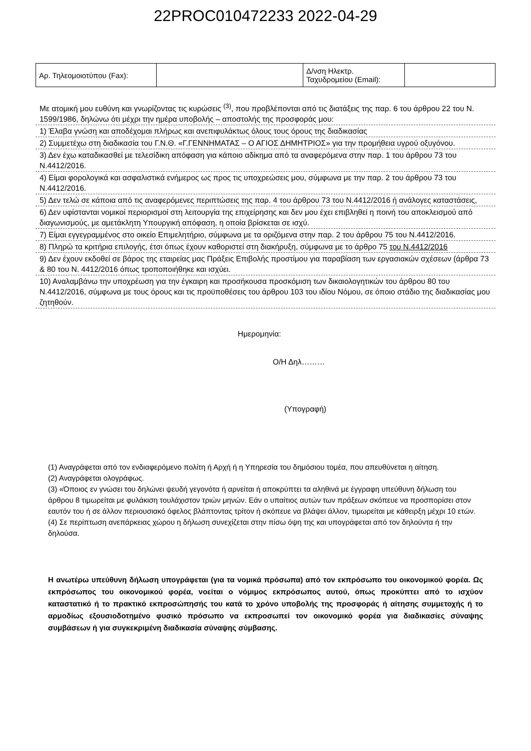22PROC010472233 2022-04-29
| Αρ. Τηλεομοιοτύπου (Fax): | | Δ/νση Ηλεκτρ. Ταχυδρομείου (Email): | |
Με ατομική μου ευθύνη και γνωρίζοντας τις κυρώσεις <sup>(3)</sup>, που προβλέπονται από τις διατάξεις της παρ. 6 του άρθρου 22 του Ν. 1599/1986, δηλώνω ότι μέχρι την ημέρα υποβολής – αποστολής της προσφοράς μου:
1) Έλαβα γνώση και αποδέχομαι πλήρως και ανεπιφυλάκτως όλους τους όρους της διαδικασίας
2) Συμμετέχω στη διαδικασία του Γ.Ν.Θ. «Γ.ΓΕΝΝΗΜΑΤΑΣ – Ο ΑΓΙΟΣ ΔΗΜΗΤΡΙΟΣ» για την προμήθεια υγρού οξυγόνου.
3) Δεν έχω καταδικασθεί με τελεσίδικη απόφαση για κάποιο αδίκημα από τα αναφερόμενα στην παρ. 1 του άρθρου 73 του Ν.4412/2016.
4) Είμαι φορολογικά και ασφαλιστικά ενήμερος ως προς τις υποχρεώσεις μου, σύμφωνα με την παρ. 2 του άρθρου 73 του Ν.4412/2016.
5) Δεν τελώ σε κάποια από τις αναφερόμενες περιπτώσεις της παρ. 4 του άρθρου 73 του Ν.4412/2016 ή ανάλογες καταστάσεις,
6) Δεν υφίστανται νομικοί περιορισμοί στη λειτουργία της επιχείρησης και δεν μου έχει επιβληθεί η ποινή του αποκλεισμού από διαγωνισμούς, με αμετάκλητη Υπουργική απόφαση, η οποία βρίσκεται σε ισχύ.
7) Είμαι εγγεγραμμένος στο οικείο Επιμελητήριο, σύμφωνα με τα οριζόμενα στην παρ. 2 του άρθρου 75 του Ν.4412/2016.
8) Πληρώ τα κριτήρια επιλογής, έτσι όπως έχουν καθοριστεί στη διακήρυξη, σύμφωνα με το άρθρο 75 του Ν.4412/2016
9) Δεν έχουν εκδοθεί σε βάρος της εταιρείας μας Πράξεις Επιβολής προστίμου για παραβίαση των εργασιακών σχέσεων (άρθρα 73 & 80 του Ν. 4412/2016 όπως τροποποιήθηκε και ισχύει.
10) Αναλαμβάνω την υποχρέωση για την έγκαιρη και προσήκουσα προσκόμιση των δικαιολογητικών του άρθρου 80 του Ν.4412/2016, σύμφωνα με τους όρους και τις προϋποθέσεις του άρθρου 103 του ιδίου Νόμου, σε όποιο στάδιο της διαδικασίας μου ζητηθούν.
Ημερομηνία:
Ο/Η Δηλ………
(Υπογραφή)
(1) Αναγράφεται από τον ενδιαφερόμενο πολίτη ή Αρχή ή η Υπηρεσία του δημόσιου τομέα, που απευθύνεται η αίτηση.
(2) Αναγράφεται ολογράφως.
(3) «Όποιος εν γνώσει του δηλώνει ψευδή γεγονότα ή αρνείται ή αποκρύπτει τα αληθινά με έγγραφη υπεύθυνη δήλωση του άρθρου 8 τιμωρείται με φυλάκιση τουλάχιστον τριών μηνών. Εάν ο υπαίτιος αυτών των πράξεων σκόπευε να προσπορίσει στον εαυτόν του ή σε άλλον περιουσιακό όφελος βλάπτοντας τρίτον ή σκόπευε να βλάψει άλλον, τιμωρείται με κάθειρξη μέχρι 10 ετών.
(4) Σε περίπτωση ανεπάρκειας χώρου η δήλωση συνεχίζεται στην πίσω όψη της και υπογράφεται από τον δηλούντα ή την δηλούσα.
Η ανωτέρω υπεύθυνη δήλωση υπογράφεται (για τα νομικά πρόσωπα) από τον εκπρόσωπο του οικονομικού φορέα. Ως εκπρόσωπος του οικονομικού φορέα, νοείται ο νόμιμος εκπρόσωπος αυτού, όπως προκύπτει από το ισχύον καταστατικό ή το πρακτικό εκπροσώπησής του κατά το χρόνο υποβολής της προσφοράς ή αίτησης συμμετοχής ή το αρμοδίως εξουσιοδοτημένο φυσικό πρόσωπο να εκπροσωπεί τον οικονομικό φορέα για διαδικασίες σύναψης συμβάσεων ή για συγκεκριμένη διαδικασία σύναψης σύμβασης.